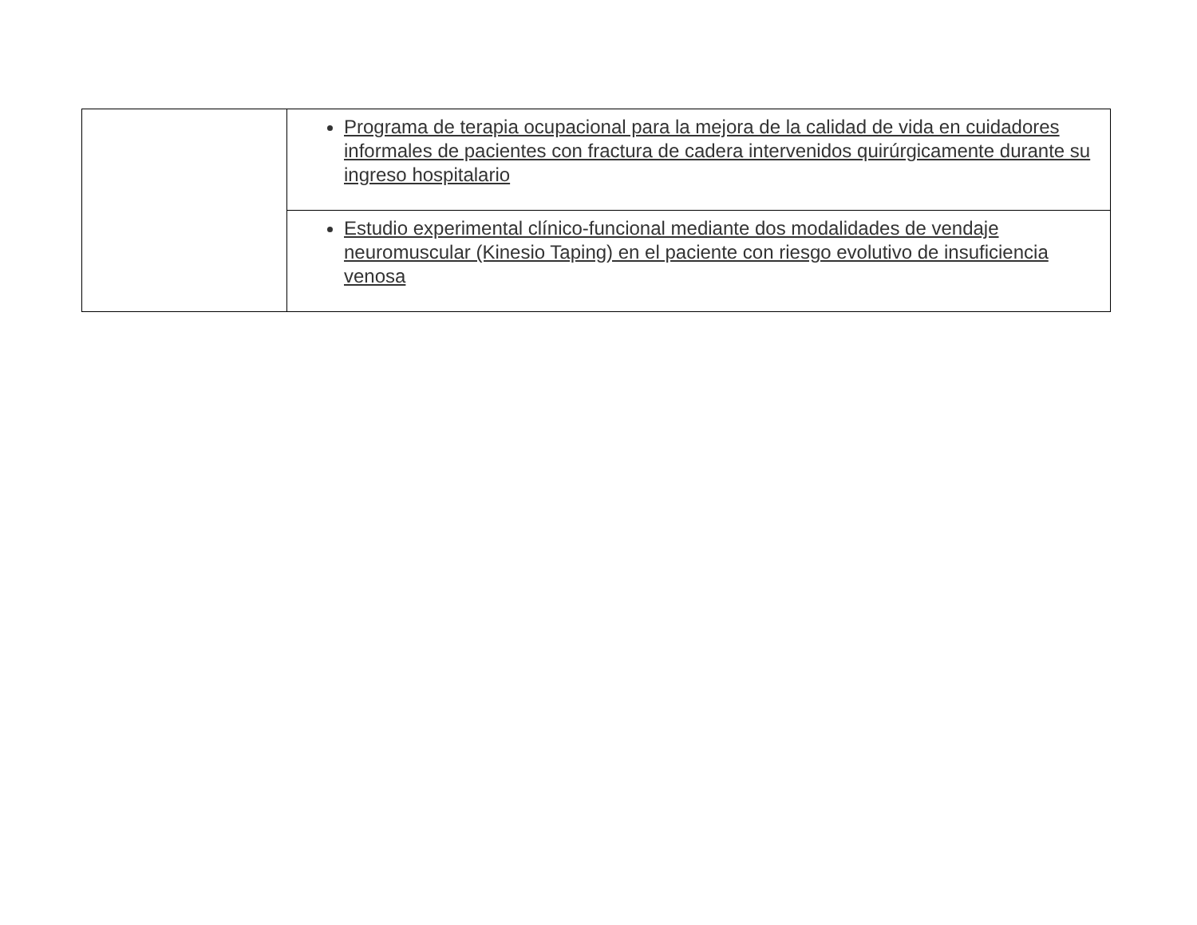| | Programa de terapia ocupacional para la mejora de la calidad de vida en cuidadores informales de pacientes con fractura de cadera intervenidos quirúrgicamente durante su ingreso hospitalario |
| | Estudio experimental clínico-funcional mediante dos modalidades de vendaje neuromuscular (Kinesio Taping) en el paciente con riesgo evolutivo de insuficiencia venosa |